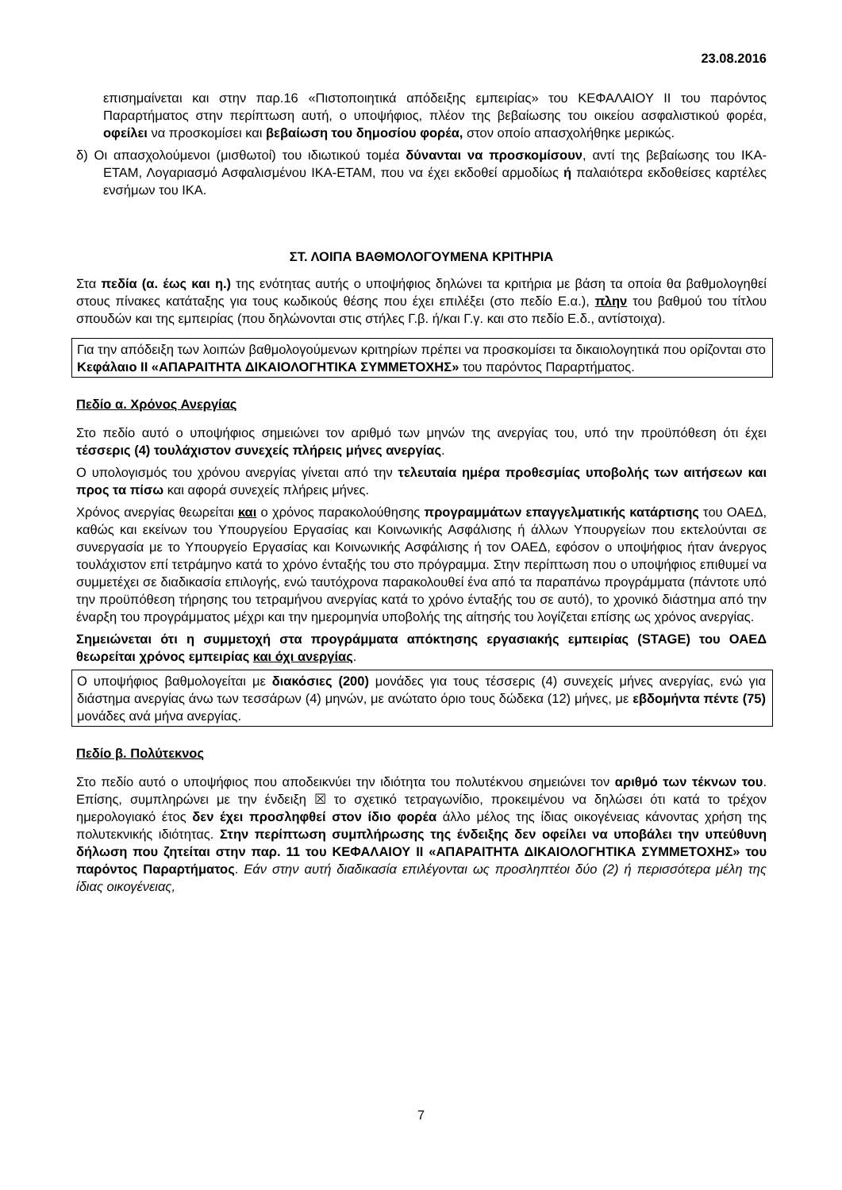23.08.2016
επισημαίνεται και στην παρ.16 «Πιστοποιητικά απόδειξης εμπειρίας» του ΚΕΦΑΛΑΙΟΥ ΙΙ του παρόντος Παραρτήματος στην περίπτωση αυτή, ο υποψήφιος, πλέον της βεβαίωσης του οικείου ασφαλιστικού φορέα, οφείλει να προσκομίσει και βεβαίωση του δημοσίου φορέα, στον οποίο απασχολήθηκε μερικώς.
δ) Οι απασχολούμενοι (μισθωτοί) του ιδιωτικού τομέα δύνανται να προσκομίσουν, αντί της βεβαίωσης του ΙΚΑ-ΕΤΑΜ, Λογαριασμό Ασφαλισμένου ΙΚΑ-ΕΤΑΜ, που να έχει εκδοθεί αρμοδίως ή παλαιότερα εκδοθείσες καρτέλες ενσήμων του ΙΚΑ.
ΣΤ. ΛΟΙΠΑ ΒΑΘΜΟΛΟΓΟΥΜΕΝΑ ΚΡΙΤΗΡΙΑ
Στα πεδία (α. έως και η.) της ενότητας αυτής ο υποψήφιος δηλώνει τα κριτήρια με βάση τα οποία θα βαθμολογηθεί στους πίνακες κατάταξης για τους κωδικούς θέσης που έχει επιλέξει (στο πεδίο Ε.α.), πλην του βαθμού του τίτλου σπουδών και της εμπειρίας (που δηλώνονται στις στήλες Γ.β. ή/και Γ.γ. και στο πεδίο Ε.δ., αντίστοιχα).
Για την απόδειξη των λοιπών βαθμολογούμενων κριτηρίων πρέπει να προσκομίσει τα δικαιολογητικά που ορίζονται στο Κεφάλαιο ΙΙ «ΑΠΑΡΑΙΤΗΤΑ ΔΙΚΑΙΟΛΟΓΗΤΙΚΑ ΣΥΜΜΕΤΟΧΗΣ» του παρόντος Παραρτήματος.
Πεδίο α. Χρόνος Ανεργίας
Στο πεδίο αυτό ο υποψήφιος σημειώνει τον αριθμό των μηνών της ανεργίας του, υπό την προϋπόθεση ότι έχει τέσσερις (4) τουλάχιστον συνεχείς πλήρεις μήνες ανεργίας.
Ο υπολογισμός του χρόνου ανεργίας γίνεται από την τελευταία ημέρα προθεσμίας υποβολής των αιτήσεων και προς τα πίσω και αφορά συνεχείς πλήρεις μήνες.
Χρόνος ανεργίας θεωρείται και ο χρόνος παρακολούθησης προγραμμάτων επαγγελματικής κατάρτισης του ΟΑΕΔ, καθώς και εκείνων του Υπουργείου Εργασίας και Κοινωνικής Ασφάλισης ή άλλων Υπουργείων που εκτελούνται σε συνεργασία με το Υπουργείο Εργασίας και Κοινωνικής Ασφάλισης ή τον ΟΑΕΔ, εφόσον ο υποψήφιος ήταν άνεργος τουλάχιστον επί τετράμηνο κατά το χρόνο ένταξής του στο πρόγραμμα. Στην περίπτωση που ο υποψήφιος επιθυμεί να συμμετέχει σε διαδικασία επιλογής, ενώ ταυτόχρονα παρακολουθεί ένα από τα παραπάνω προγράμματα (πάντοτε υπό την προϋπόθεση τήρησης του τετραμήνου ανεργίας κατά το χρόνο ένταξής του σε αυτό), το χρονικό διάστημα από την έναρξη του προγράμματος μέχρι και την ημερομηνία υποβολής της αίτησής του λογίζεται επίσης ως χρόνος ανεργίας.
Σημειώνεται ότι η συμμετοχή στα προγράμματα απόκτησης εργασιακής εμπειρίας (STAGE) του ΟΑΕΔ θεωρείται χρόνος εμπειρίας και όχι ανεργίας.
Ο υποψήφιος βαθμολογείται με διακόσιες (200) μονάδες για τους τέσσερις (4) συνεχείς μήνες ανεργίας, ενώ για διάστημα ανεργίας άνω των τεσσάρων (4) μηνών, με ανώτατο όριο τους δώδεκα (12) μήνες, με εβδομήντα πέντε (75) μονάδες ανά μήνα ανεργίας.
Πεδίο β. Πολύτεκνος
Στο πεδίο αυτό ο υποψήφιος που αποδεικνύει την ιδιότητα του πολυτέκνου σημειώνει τον αριθμό των τέκνων του. Επίσης, συμπληρώνει με την ένδειξη ☒ το σχετικό τετραγωνίδιο, προκειμένου να δηλώσει ότι κατά το τρέχον ημερολογιακό έτος δεν έχει προσληφθεί στον ίδιο φορέα άλλο μέλος της ίδιας οικογένειας κάνοντας χρήση της πολυτεκνικής ιδιότητας. Στην περίπτωση συμπλήρωσης της ένδειξης δεν οφείλει να υποβάλει την υπεύθυνη δήλωση που ζητείται στην παρ. 11 του ΚΕΦΑΛΑΙΟΥ ΙΙ «ΑΠΑΡΑΙΤΗΤΑ ΔΙΚΑΙΟΛΟΓΗΤΙΚΑ ΣΥΜΜΕΤΟΧΗΣ» του παρόντος Παραρτήματος. Εάν στην αυτή διαδικασία επιλέγονται ως προσληπτέοι δύο (2) ή περισσότερα μέλη της ίδιας οικογένειας,
7